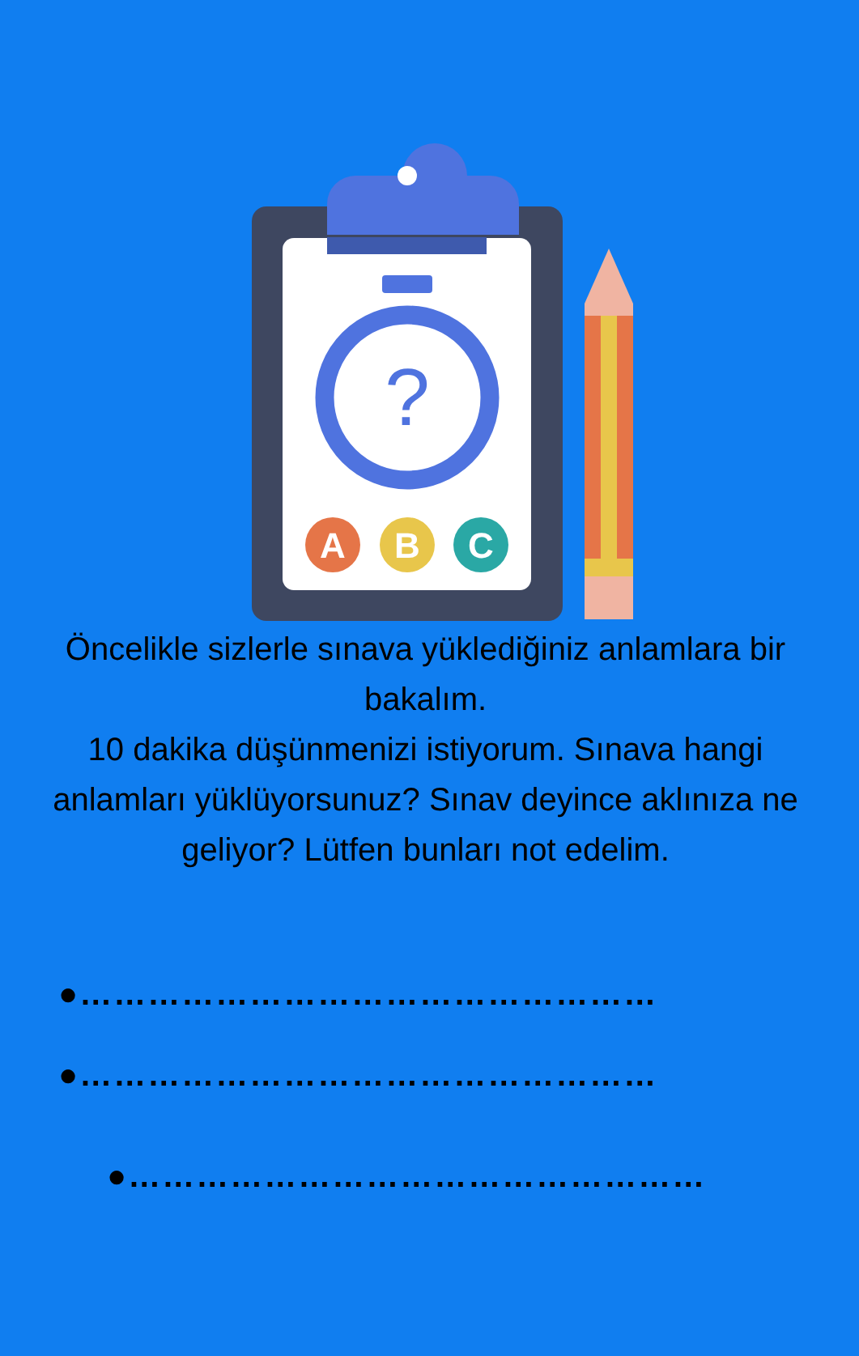?
A
B
C
Öncelikle sizlerle sınava yüklediğiniz anlamlara bir bakalım.
10 dakika düşünmenizi istiyorum. Sınava hangi anlamları yüklüyorsunuz? Sınav deyince aklınıza ne geliyor? Lütfen bunları not edelim.
●……………………………………………
●……………………………………………
●……………………………………………